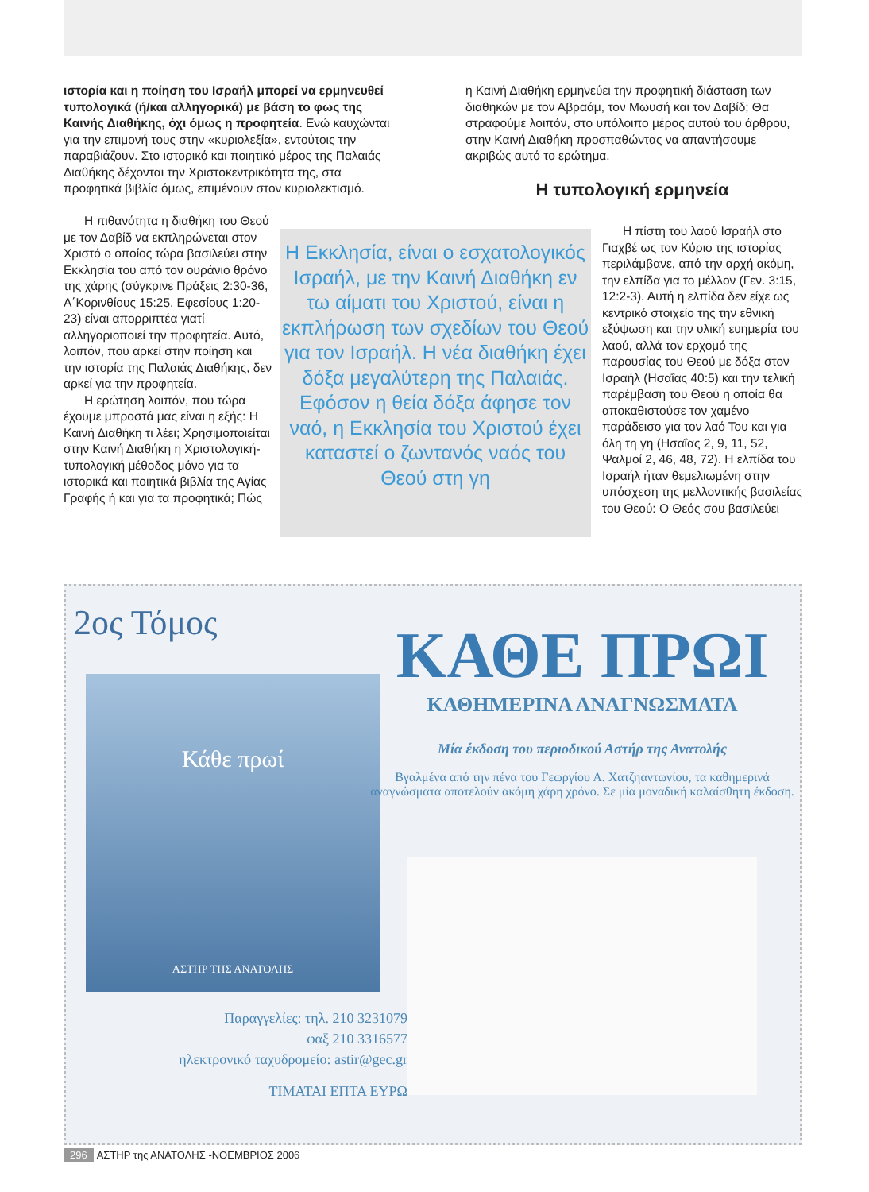ιστορία και η ποίηση του Ισραήλ μπορεί να ερμηνευθεί τυπολογικά (ή/και αλληγορικά) με βάση το φως της Καινής Διαθήκης, όχι όμως η προφητεία. Ενώ καυχώνται για την επιμονή τους στην «κυριολεξία», εντούτοις την παραβιάζουν. Στο ιστορικό και ποιητικό μέρος της Παλαιάς Διαθήκης δέχονται την Χριστοκεντρικότητα της, στα προφητικά βιβλία όμως, επιμένουν στον κυριολεκτισμό.
η Καινή Διαθήκη ερμηνεύει την προφητική διάσταση των διαθηκών με τον Αβραάμ, τον Μωυσή και τον Δαβίδ; Θα στραφούμε λοιπόν, στο υπόλοιπο μέρος αυτού του άρθρου, στην Καινή Διαθήκη προσπαθώντας να απαντήσουμε ακριβώς αυτό το ερώτημα.
Η τυπολογική ερμηνεία
Η πιθανότητα η διαθήκη του Θεού με τον Δαβίδ να εκπληρώνεται στον Χριστό ο οποίος τώρα βασιλεύει στην Εκκλησία του από τον ουράνιο θρόνο της χάρης (σύγκρινε Πράξεις 2:30-36, Α΄Κορινθίους 15:25, Εφεσίους 1:20-23) είναι απορριπτέα γιατί αλληγοριοποιεί την προφητεία. Αυτό, λοιπόν, που αρκεί στην ποίηση και την ιστορία της Παλαιάς Διαθήκης, δεν αρκεί για την προφητεία.
Η ερώτηση λοιπόν, που τώρα έχουμε μπροστά μας είναι η εξής: Η Καινή Διαθήκη τι λέει; Χρησιμοποιείται στην Καινή Διαθήκη η Χριστολογική-τυπολογική μέθοδος μόνο για τα ιστορικά και ποιητικά βιβλία της Αγίας Γραφής ή και για τα προφητικά; Πώς
Η Εκκλησία, είναι ο εσχατολογικός Ισραήλ, με την Καινή Διαθήκη εν τω αίματι του Χριστού, είναι η εκπλήρωση των σχεδίων του Θεού για τον Ισραήλ. Η νέα διαθήκη έχει δόξα μεγαλύτερη της Παλαιάς. Εφόσον η θεία δόξα άφησε τον ναό, η Εκκλησία του Χριστού έχει καταστεί ο ζωντανός ναός του Θεού στη γη
Η πίστη του λαού Ισραήλ στο Γιαχβέ ως τον Κύριο της ιστορίας περιλάμβανε, από την αρχή ακόμη, την ελπίδα για το μέλλον (Γεν. 3:15, 12:2-3). Αυτή η ελπίδα δεν είχε ως κεντρικό στοιχείο της την εθνική εξύψωση και την υλική ευημερία του λαού, αλλά τον ερχομό της παρουσίας του Θεού με δόξα στον Ισραήλ (Ησαΐας 40:5) και την τελική παρέμβαση του Θεού η οποία θα αποκαθιστούσε τον χαμένο παράδεισο για τον λαό Του και για όλη τη γη (Ησαΐας 2, 9, 11, 52, Ψαλμοί 2, 46, 48, 72). Η ελπίδα του Ισραήλ ήταν θεμελιωμένη στην υπόσχεση της μελλοντικής βασιλείας του Θεού: Ο Θεός σου βασιλεύει
2ος Τόμος
Κάθε πρωί
ΑΣΤΗΡ ΤΗΣ ΑΝΑΤΟΛΗΣ
ΚΑΘΕ ΠΡΩΙ
ΚΑΘΗΜΕΡΙΝΑ ΑΝΑΓΝΩΣΜΑΤΑ
Μία έκδοση του περιοδικού Αστήρ της Ανατολής
Βγαλμένα από την πένα του Γεωργίου Α. Χατζηαντωνίου, τα καθημερινά αναγνώσματα αποτελούν ακόμη χάρη χρόνο. Σε μία μοναδική καλαίσθητη έκδοση.
Παραγγελίες: τηλ. 210 3231079
φαξ 210 3316577
ηλεκτρονικό ταχυδρομείο: astir@gec.gr
ΤΙΜΑΤΑΙ ΕΠΤΑ ΕΥΡΩ
296 ΑΣΤΗΡ της ΑΝΑΤΟΛΗΣ -ΝΟΕΜΒΡΙΟΣ 2006